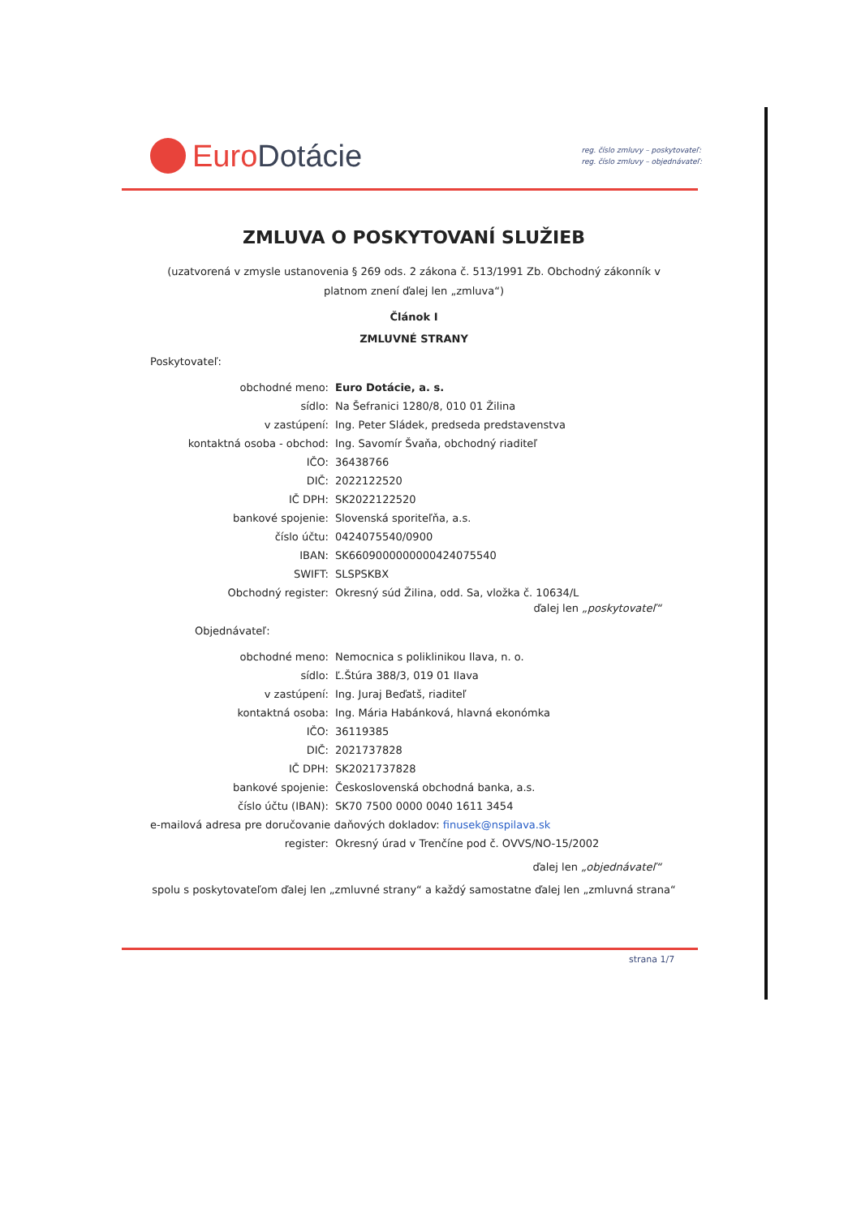Euro Dotácie
reg. číslo zmluvy – poskytovateľ:
reg. číslo zmluvy – objednávateľ:
ZMLUVA O POSKYTOVANÍ SLUŽIEB
(uzatvorená v zmysle ustanovenia § 269 ods. 2 zákona č. 513/1991 Zb. Obchodný zákonník v platnom znení ďalej len „zmluva“)
Článok I
ZMLUVNÉ STRANY
Poskytovateľ:
obchodné meno: Euro Dotácie, a. s.
sídlo: Na Šefranici 1280/8, 010 01 Žilina
v zastúpení: Ing. Peter Sládek, predseda predstavenstva
kontaktná osoba - obchod: Ing. Savomír Švaňa, obchodný riaditeľ
IČO: 36438766
DIČ: 2022122520
IČ DPH: SK2022122520
bankové spojenie: Slovenská sporiteľňa, a.s.
číslo účtu: 0424075540/0900
IBAN: SK6609000000000424075540
SWIFT: SLSPSKBX
Obchodný register: Okresný súd Žilina, odd. Sa, vložka č. 10634/L
ďalej len „poskytovateľ“
Objednávateľ:
obchodné meno: Nemocnica s poliklinikou Ilava, n. o.
sídlo: Ľ.Štúra 388/3, 019 01 Ilava
v zastúpení: Ing. Juraj Beďatš, riaditeľ
kontaktná osoba: Ing. Mária Habánková, hlavná ekonómka
IČO: 36119385
DIČ: 2021737828
IČ DPH: SK2021737828
bankové spojenie: Československá obchodná banka, a.s.
číslo účtu (IBAN): SK70 7500 0000 0040 1611 3454
e-mailová adresa pre doručovanie daňových dokladov: finusek@nspilava.sk
register: Okresný úrad v Trenčíne pod č. OVVS/NO-15/2002
ďalej len „objednávateľ“
spolu s poskytovateľom ďalej len „zmluvné strany“ a každý samostatne ďalej len „zmluvná strana“
strana 1/7